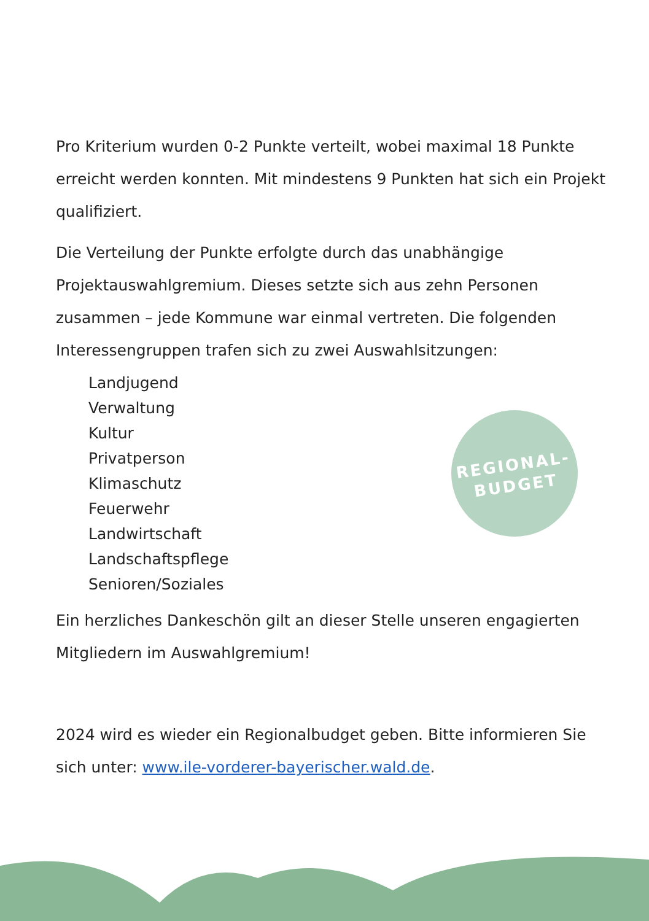REGIONAL-
BUDGET
Pro Kriterium wurden 0-2 Punkte verteilt, wobei maximal 18 Punkte erreicht werden konnten. Mit mindestens 9 Punkten hat sich ein Projekt qualifiziert.
Die Verteilung der Punkte erfolgte durch das unabhängige Projektauswahlgremium. Dieses setzte sich aus zehn Personen zusammen – jede Kommune war einmal vertreten. Die folgenden Interessengruppen trafen sich zu zwei Auswahlsitzungen:
Landjugend
Verwaltung
Kultur
Privatperson
Klimaschutz
Feuerwehr
Landwirtschaft
Landschaftspflege
Senioren/Soziales
Ein herzliches Dankeschön gilt an dieser Stelle unseren engagierten Mitgliedern im Auswahlgremium!
2024 wird es wieder ein Regionalbudget geben. Bitte informieren Sie sich unter: www.ile-vorderer-bayerischer.wald.de.